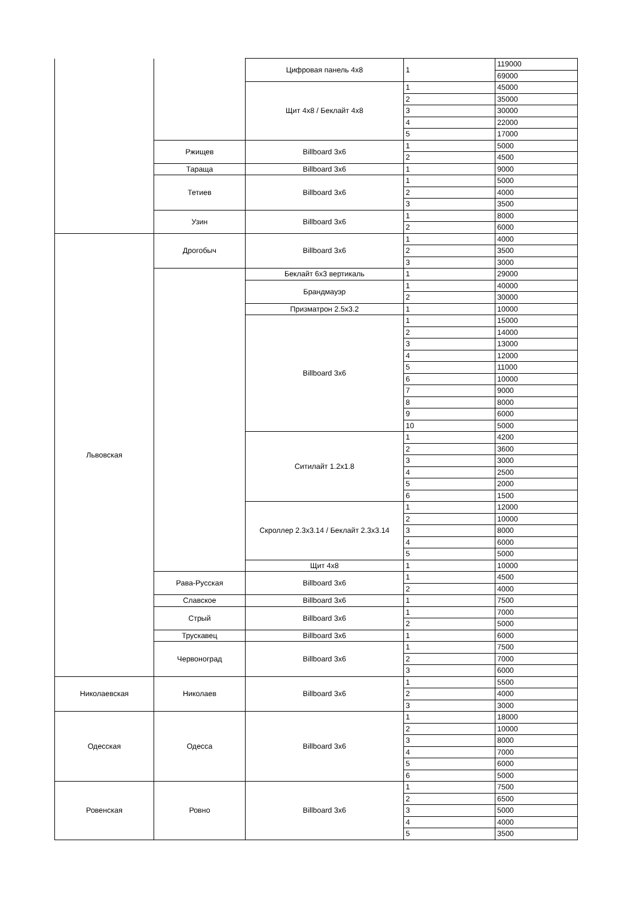| | | Цифровая панель 4х8 | 1 | 119000 |
| | | | | 69000 |
| | | Щит 4х8 / Беклайт 4х8 | 1 | 45000 |
| | | | 2 | 35000 |
| | | | 3 | 30000 |
| | | | 4 | 22000 |
| | | | 5 | 17000 |
| | Ржищев | Billboard 3x6 | 1 | 5000 |
| | | | 2 | 4500 |
| | Тараща | Billboard 3x6 | 1 | 9000 |
| | Тетиев | Billboard 3x6 | 1 | 5000 |
| | | | 2 | 4000 |
| | | | 3 | 3500 |
| | Узин | Billboard 3x6 | 1 | 8000 |
| | | | 2 | 6000 |
| Львовская | Дрогобыч | Billboard 3x6 | 1 | 4000 |
| | | | 2 | 3500 |
| | | | 3 | 3000 |
| | | Беклайт 6х3 вертикаль | 1 | 29000 |
| | | Брандмауэр | 1 | 40000 |
| | | | 2 | 30000 |
| | | Призматрон 2.5x3.2 | 1 | 10000 |
| | | Billboard 3x6 | 1 | 15000 |
| | | | 2 | 14000 |
| | | | 3 | 13000 |
| | | | 4 | 12000 |
| | | | 5 | 11000 |
| | | | 6 | 10000 |
| | | | 7 | 9000 |
| | | | 8 | 8000 |
| | | | 9 | 6000 |
| | | | 10 | 5000 |
| | | Ситилайт 1.2x1.8 | 1 | 4200 |
| | | | 2 | 3600 |
| | | | 3 | 3000 |
| | | | 4 | 2500 |
| | | | 5 | 2000 |
| | | | 6 | 1500 |
| | | Скроллер 2.3х3.14 / Беклайт 2.3х3.14 | 1 | 12000 |
| | | | 2 | 10000 |
| | | | 3 | 8000 |
| | | | 4 | 6000 |
| | | | 5 | 5000 |
| | | Щит 4х8 | 1 | 10000 |
| | Рава-Русская | Billboard 3x6 | 1 | 4500 |
| | | | 2 | 4000 |
| | Славское | Billboard 3x6 | 1 | 7500 |
| | Стрый | Billboard 3x6 | 1 | 7000 |
| | | | 2 | 5000 |
| | Трускавец | Billboard 3x6 | 1 | 6000 |
| | Червоноград | Billboard 3x6 | 1 | 7500 |
| | | | 2 | 7000 |
| | | | 3 | 6000 |
| Николаевская | Николаев | Billboard 3x6 | 1 | 5500 |
| | | | 2 | 4000 |
| | | | 3 | 3000 |
| Одесская | Одесса | Billboard 3x6 | 1 | 18000 |
| | | | 2 | 10000 |
| | | | 3 | 8000 |
| | | | 4 | 7000 |
| | | | 5 | 6000 |
| | | | 6 | 5000 |
| Ровенская | Ровно | Billboard 3x6 | 1 | 7500 |
| | | | 2 | 6500 |
| | | | 3 | 5000 |
| | | | 4 | 4000 |
| | | | 5 | 3500 |